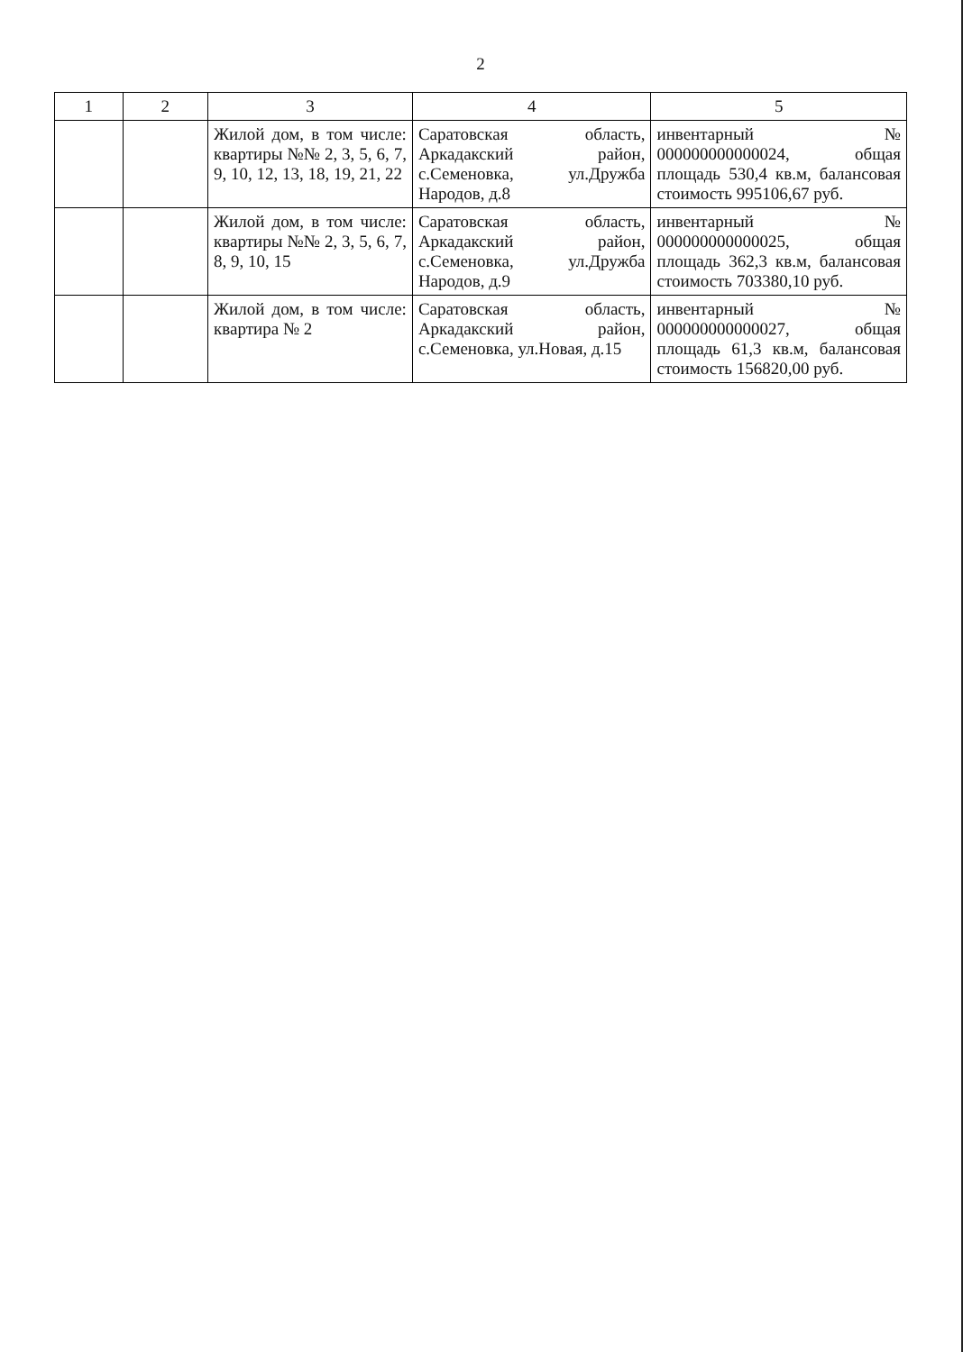2
| 1 | 2 | 3 | 4 | 5 |
| --- | --- | --- | --- | --- |
| | | Жилой дом, в том числе: квартиры №№ 2, 3, 5, 6, 7, 9, 10, 12, 13, 18, 19, 21, 22 | Саратовская область, Аркадакский район, с.Семеновка, ул.Дружба Народов, д.8 | инвентарный № 000000000000024, общая площадь 530,4 кв.м, балансовая стоимость 995106,67 руб. |
| | | Жилой дом, в том числе: квартиры №№ 2, 3, 5, 6, 7, 8, 9, 10, 15 | Саратовская область, Аркадакский район, с.Семеновка, ул.Дружба Народов, д.9 | инвентарный № 000000000000025, общая площадь 362,3 кв.м, балансовая стоимость 703380,10 руб. |
| | | Жилой дом, в том числе: квартира № 2 | Саратовская область, Аркадакский район, с.Семеновка, ул.Новая, д.15 | инвентарный № 000000000000027, общая площадь 61,3 кв.м, балансовая стоимость 156820,00 руб. |